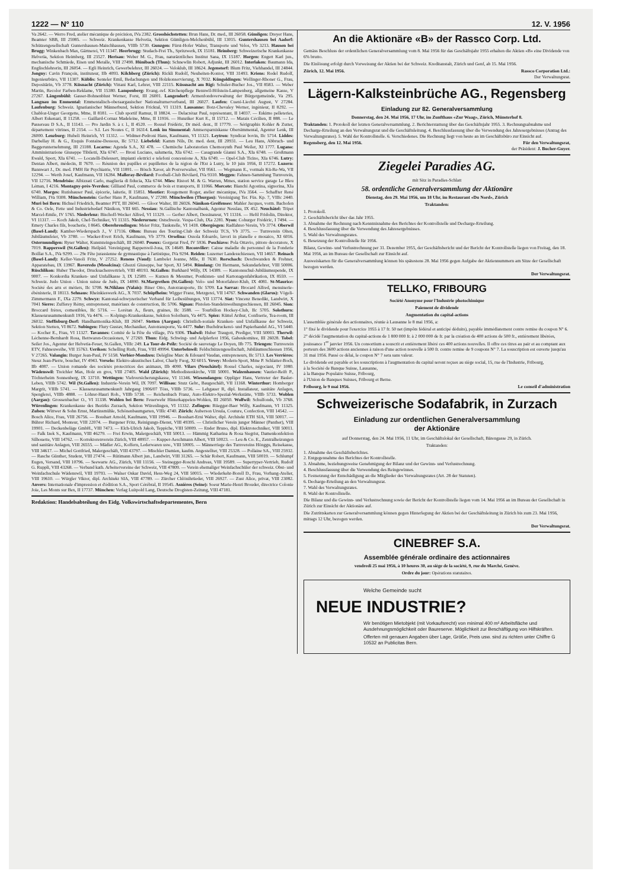1222 — N° 110 12. V. 1956
Va 2642. — Werro Fred, atelier mécanique de précision, IVa 2382. Grosshöchstetten: Brun Hans, Dr. med., III 26058. Gümligen: Dreyer Hans, Beamter SBB, III 25985. — Schweiz. Krankenkasse Helvetia, Sektion Gümligen-Melchenbühl, III 13015. Guntershausen bei Aadorf: Schützengesellschaft Guntershausen-Maischhausen, VIIIb 5739. Gunzgen: Fürst-Hofer Walter, Transporte und Velos, Vb 3213. Hausen bei Brugg: Winkenbach Max, Gärtnerei, VI 11347. Heerbrugg: Studach-Frei Th., Spritzwerk, IX 15181. Heimberg: Schweizerische Krankenkasse Helvetia, Sektion Heimberg, III 23527. Herisau: Weber M. G., Frau, naturärztliches Institut Sana, IX 15187. Horgen: Engert Karl jun., mechanische Schmiede, Eisen und Metalle, VIII 27498. Hünibach (Thun): Schnewlin Robert, Adjunkt, III 26012. Interlaken: Baumann Ida, Englischlehrerin, III 26054. — Egli Heinrich, Gewerbelehrer, III 26024. — Veloklub, III 18624. Jegenstorf: Blum Fritz, Viehhandel, III 24844. Jongny: Cavin François, instituteur, IIb 4093. Kilchberg (Zürich): Rickli Rudolf, Neuheiten-Kontor, VIII 31493. Kriens: Rodel Rudolf, Ingenieurbüro, VII 11307. Küblis: Senteler Emil, Bedachungen und Holzkonservierung, X 7032. Küngoldingen: Wellinger-Rhoner G., Frau, Depositärin, Vb 3778. Küsnacht (Zürich): Vittani Karl, Lehrer, VIII 22115. Küssnacht am Rigi: Schuler-Bucher Jos., VII 8583. — Weber Martin, Recolor Farben-Reklame, VII 15380. Lampenberg: Evang.-ref. Kirchenpflege Bennwil-Hölstein-Lampenberg, allgemeine Kasse, V 27267. Längenbühl: Gasser-Bohnenblust Werner, Forst, III 26001. Langendorf: Armenfondsverwaltung der Bürgergemeinde, Va 295. Langnau im Emmental: Emmentalisch-oberaargauischer Nationalturnerverband, III 26027. Laufen: Cueni-Liechti August, V 27284. Laufenburg: Schweiz. Ignatianischer Männerbund, Sektion Fricktal, VI 11319. Lausanne: Botz-Chevaley Werner, ingénieur, II 8292. — Chabloz-Unger Georgette, Mme, II 8181. — Club sportif Ramuz, II 18824. — Delacrétaz Paul, représentant, II 14037. — Eskimo pelleteries, Albert Eskenazi, II 11258. — Gaillard-Cornaz Madeleine, Mme, II 11916. — Hunziker Kurt E., II 15712. — Marais Cécilien, II 888. — Le Passereau D S.A., II 11143. — Pro Jardin S. à r. l., II 4520. — Rossel Frédéric, Dr méd. dent., II 17779. — Sérigraphis Kohler & Zutter, département vitrines, II 2154. — S.I. Les Noutes C, II 16314. Lenk im Simmental: Amtsersparniskasse Obersimmental, Agentur Lenk, III 26000. Lenzburg: Hubeli Heinrich, VI 11312. — Widmer-Pedroni Hans, Kaufmann, VI 11321. Leytron: Syndicat bovin, IIc 5714. Liddes: Darbellay H. & G., Exquis Fontaine-Dessous, IIc 5712. Liebefeld: Kamm Nils, Dr. med. dent, III 20931. — Leu Hans, Abbruch- und Baggerunternehmung, III 21188. Locarno: Agenda S.A., XI 478. — Chemische Laboratorien Chemosynth Paul Weiler, XI 1777. Lugano: Amministrazione Giuseppe Tibiletti, XIa 6747. — Brosi Luciano, salumeria, XIa 6742. — Casagrande Gianni S.A., XIa 6748. — Großmann Ewald, Sport, XIa 6741. — Locatelli-Delessert, impianti elettrici e telefoni concessione A, XIa 6749. — Opel-Club Ticino, XIa 6746. Lutry: Dentan Albert, médecin, II 7670. — Réunion des pupilles et pupillettes de la région de l'Est à Lutry, le 10 juin 1956, II 17272. Luzern: Bannwart J., Dr. med. FMH für Psychiatrie, VII 11891. — Bösch Xaver, alt Postverwalter, VII 9561. — Wegmann E., vormals Kü-Re-Wa, VII 12294. — Werth Josef, Kaufmann, VII 16284. Malleray-Bévilard: Football-Club Bévilard, IVa 9310. Meggen: Fahnen-Sammlung Turnverein, VII 12716. Mendrisio: Albizzati Carlo, maglieria di fiducia, XIa 6744. Mies: Ristori M. & G. Warren, Mmes, station service garage Le Bleu Léman, I 4216. Montagny-près-Yverdon: Gilliand Paul, commerce de bois et transports, II 11066. Morcote: Bianchi Agostina, signorina, XIa 6740. Morges: Rutishauser Paul, épicerie, laiterie, II 15851. Moutier: Rougement Roger, atelier mécanique, IVa 3564. — Schaffter René William, IVa 9308. Münchenstein: Gerber Hans P., Kaufmann, V 27280. Münchwilen (Thurgau): Vereinigung Ter. Füs. Kp. 7, VIIIc 2440. Muri bei Bern: Bichsel Friedrich, Beamter PTT, III 26041. — Gloor Walter, III 26026. Nänikon-Greifensee: Mahler Jacques, vorm. Bachofen & Co. Oele, Fette und Industriebedarf Nänikon, VIII 665. Nessiau: St.Gallische Kantonalbank, Agentur Nesslau, IX 452. Neuchâtel: Tripet Marcel-Emile, IV 5765. Niederlenz: Bischoff-Wecker Alfred, VI 11329. — Gerber Albert, Dessinateur, VI 11316. — Heftl Fridolin, Direktor, VI 11317. — Koch Jakob, Chef-Techniker, VI 11315. Niederurnen: Ostschweiz. Vespa-Club, IXa 2281. Nyon: Cohurger Frédéric, I 7494. — Emery Charles fils, boucherie, I 8645. Oberehrendingen: Meier Fritz, Tankstelle, VI 1418. Obergösgen: Radfahrer-Verein, Vb 3774. Oberwil (Basel-Land): Kamber-Wiederspach J., V 17116. Olten: Bureau des Touring-Club der Schweiz TCS, Vb 3775. — Turnverein Olten, Jubiläumsfeier, Vb 3780. — Wacker-Evert Erich, Kaufmann, Vb 3779. Orselina: Ossola Edoardo, lavori in planelle e mosaico, XI 6016. Ostermundigen: Ryser Walter, Kunststeingeschäft, III 26040. Peseux: Gorgerat Fred, IV 5936. Poschiavo: Pola Ottavio, pittore decoratore, X 7019. Rapperswil (St.Gallen): Heilpäd. Vereinigung Rapperswil-Jona, IX 14649. Reconvilier: Caisse maladie du personnel de la Fonderie Boillat S.A., IVa 9299. — 29e Fête jurassienne de gymnastique à l'artistique, IVa 9294. Reiden: Luzerner Landesschiessen, VII 14657. Reinach (Basel-Land): Keller-Vanoli Fritz, V 27252. Renens (Vaud): Lambelet Jeanne, Mlle, II 7630. Rorschach: Deschwanden & Frehner, Apparatebau, IX 13967. Roveredo (Mesolcina): Ghezzi Giuseppe, bar Sport, XI 5494. Rümlang: Ott Hermann, Sekundarlehrer, VIII 50006. Rüschlikon: Huber Theodor, Drucksachenvertrieb, VIII 48193. St.Gallen: Burkhard Willy, IX 14389. — Kantonsschul-Jubiläumsspende, IX 9007. — Konkordia Kranken- und Unfallkasse 3, IX 12589. — Kurzen & Messmer, Postkisten- und Kartonagenfabrikation, IX 8559. — Schweiz. Judo Union - Union suisse de Judo, IX 14890. St.Margrethen (St.Gallen): Velo- und Motorfahrer-Klub, IX 4081. St-Maurice: Société des arts et métiers, IIc 5708. St.Niklaus (Valais): Biner Otto, Autotransporte, IIc 5709. La Sarraz: Brocard Alfred, menuiserie-ébénisterie, II 18113. Sehnaus: Rheinkieswerk AG., X 7037. Schüpfheim: Wigger Franz, Metzgerei, VII 14767. Schwanden (Glarus): Vögeli-Zimmermann F., IXa 2279. Schwyz: Kantonal-schwyzerischer Verband für Leibesübungen, VII 13774. Siat: Vincenz Benedikt, Landwirt, X 7041 Sierre: Zufferey Rémy, entrepreneur, matériaux de construction, IIc 5706. Signau: Pistolen-Standeinweihungsschiessen, III 26045. Sion: Broccard frères, comestibles, IIc 5716. — Lorétan A., fleurs, graines, IIc 3588. — Tourbillon Hockey-Club, IIc 5705. Solothurn: Klassenzusammenkunft 1916, Va 4476. — Kolpings-Krankenkasse, Sektion Solothurn, Va 4475. Spiez: Küttel Arthur, Confiserie, Tea-room, III 26032. Steffisburg-Dorf: Handharmonika-Klub, III 26047. Stetten (Aargau): Christlich-soziale Kranken- und Unfallkasse der Schweiz, Sektion Stetten, VI 8672. Subingen: Flury Gustav, Mechaniker, Autotransporte, Va 4477. Suhr: Buchdruckerei- und Papierhandel AG., VI 5440. — Kocher E., Frau, VI 11327. Tavannes: Comité de la Fête du village, IVa 9306. Thalwil: Huber Traugott, Prediger, VIII 50003. Therwil: Léchenne-Bernhardt Rosa, Bettwaren-Occasionen, V 27269. Thun: Eidg. Schwing- und Aelplerfest 1956, Gabeukomitee, III 26028. Tobel: Seiler Jos., Agentur der Helvetia-Feuer, St.Gallen, VIIIc 249. La Tour-de-Peilz: Société de sauvetage Le Doyen, IIb 775. Triengen: Turnverein ETV, Fahneuweihe, VII 15763. Uerikon: Schelling Ruth, Frau, VIII 49994. Unterbelnwil: Feldschützengesellschaft, Jubiläumsschiessen 1956, V 27265. Valangin: Burger Jean-Paul, IV 5158. Verbier-Mondzeu: Deléglise Marc & Edouard Vaudan, entrepreneurs, IIc 5713. Les Verrières: Steuz Jean-Pierre, boucher, IV 4943. Verselo: Elektro-akustisches Labor, Charly Fuog, XI 6015. Vevey: Modern-Sport, Mme P. Schlatter-Boch, IIb 4087. — Union romande des sociétés protectrices des animaux, IIb 4090. Vilars (Neuchâtel): Rossel Charles, négociant, IV 1080. Wädenswil: Treichler Max, Holz en gros, VIII 27405. Wald (Zürich): Methodistenkirche, VIII 50001. Walzenhausen: Vautier-Reift P., Töchterheim Sonnenberg, IX 13710. Wettingen: Viehversicherungskasse, VI 11346. Wiesendangen: Oppliger Hans, Vertreter der Basler-Leben, VIIIb 5742. Wil (St.Gallen): Industrie-Verein Wil, IX 7097. Willisau: Stutz Gebr., Baugeschäft, VII 11168. Winterthur: Homberger Margrit, VIIIb 5741. — Klassenzusammenkunft Jahrgang 1906/07 Töss, VIIIb 5736. — Lehgauer R, dipl. Installateur, sanitäre Anlagen, Spenglerei, VIIIb 4888. — Löhrer-Hauri Rob., VIIIb 5738. — Reichenbach Franz, Auto-Elektro-Spezial-Werkstätte, VIIIb 5733. Woblen (Aargau): Grossenbacher O., VI 11338. Wohlen bei Bern: Feuerwehr Hinterkappelen-Wohlen, III 26050. Wolfwil: Schulfonds, Vb 3768. Würenlingen: Krankenkasse des Bezirks Zurzach, Sektion Würenlingen, VI 11332. Zofingen: Rüegger-Baer Willy, Kaufmann, VI 11325. Zuben: Wittwer & Sohn Ernst, Martinsmühle, Schönenbaumgarten, VIIIc 4740. Zürich: Auberson Ursula, Couture, Confection, VIII 14542. — Bosch Alice, Frau, VIII 26756. — Bosshart Arnold, Kaufmann, VIII 19946. — Bosshart-Erni Walter, dipl. Architekt ETH SIA, VIII 50017. — Bührer Richard, Monteur, VIII 22074. — Burgener Fritz, Reinigungs-Dienst, VIII 49395. — Christlicher Verein junger Männer (Panther), VIII 19901. — Deckenbeläge GmbH., VIII 7473. — Elch-Ulrich Jakob, Teppiche, VIII 50009. — Ender Bruno, dipl. Elektrotechniker, VIII 50011. — Falk Izek S., Kaufmann, VIII 46279. — Frei Erwin, Malergeschäft, VIII 50013. — Hämmig Katharina & Rosa Siegrist, Damenkonfektion Silhouette, VIII 14762. — Korrektorenverein Zürich, VIII 48957. — Kupper-Aeschmann Albert, VIII 50023. — Leu & Co. E., Zentralheizungen und sanitäre Anlagen, VIII 26555. — Mädler AG., Koffern, Lederwaren usw., VIII 50005. — Männerriege des Turnvereins Hönggu, Reisekasse, VIII 34617. — Michel Gottfried, Malergeschäft, VIII 43797. — Mischler Damien, kaufm. Angestellter, VIII 25328. — Pollaine SA., VIII 25932. — Rasche Günther, Student, VIII 27474. — Rütimann Albert jun., Landwirt, VIII 31265. — Schär Robert, Kaufmann, VIII 50019. — Schlumpf Eugen, Versand, VIII 10796. — Seewarte AG., Zürich, VIII 11156. — Steinegger-Roschi Andreas, VIII 19589. — Supertyper-Vertrieb, Rudolf G. Ruppli, VIII 43268. — Verband kath. Arbeitervereine der Schweiz, VIII 47809. — Verein ehemaliger Weinfachschüler der schweiz. Obst- und Weinfachschule Wädenswil, VIII 19793. — Walser Oskar David, Hess-Weg 24, VIII 50015. — Wiederkehr-Borell D., Frau, Vorhang-Atelier, VIII 19610. — Würgler Viktor, dipl. Architekt SIA, VIII 47789. — Zürcher Chlönihrüeder, VIII 26927. — Zust Alice, privat, VIII 23082. Anvers: Internationale d'impression et d'édition S.A., Sport Cérébral, II 19545. Asnières (Seine): Soeur Marie-Henri Brouder, directrice Colonie Joie, Les Monts sur Bex, II 17737. München: Verlag Luitpold Lang, Deutsche Drogisten-Zeitung, VIII 47181.
Redaktion: Handelsabteilung des Eidg. Volkswirtschaftsdepartementes, Bern
An die Aktionäre «B» der Rassco Corp. Ltd.
Gemäss Beschluss der ordentlichen Generalversammlung vom 8. Mai 1956 für das Geschäftsjahr 1955 erhalten die Aktien «B» eine Dividende von 6% brutto.
Die Einlösung erfolgt durch Vorweisung der Aktien bei der Schweiz. Kreditanstalt, Zürich und Genf, ab 15. Mai 1956.
Zürich, 12. Mai 1956. Rassco Corporation Ltd.:
Der Verwaltungsrat.
Lägern-Kalksteinbrüche AG., Regensberg
Einladung zur 82. Generalversammlung
Donnerstag, den 24. Mai 1956, 17 Uhr, im Zunfthaus «Zur Waag», Zürich, Münsterhof 8.
Traktanden: 1. Protokoll der letzten Generalversammlung. 2. Berichterstattung über das Geschäftsjahr 1955. 3. Rechnungsabnahme und Decharge-Erteilung an den Verwaltungsrat und die Geschäftsleitung. 4. Beschlussfassung über die Verwendung des Jahresergebnisses (Antrag des Verwaltungsrates). 5. Wahl der Kontrollstelle. 6. Verschiedenes. Die Rechnung liegt von heute an im Geschäftsbüro zur Einsicht auf.
Regensberg, den 12. Mai 1956. Für den Verwaltungsrat,
der Präsident: J. Bucher-Guyer.
Ziegelei Paradies AG.
mit Sitz in Paradies-Schlatt
58. ordentliche Generalversammlung der Aktionäre
Dienstag, den 29. Mai 1956, um 18 Uhr, im Restaurant «Du Nord», Zürich
Traktanden:
1. Protokoll.
2. Geschäftsbericht über das Jahr 1955.
3. Abnahme der Rechnung nach Kenntnisnahme des Berichtes der Kontrollstelle und Decharge-Erteilung.
4. Beschlussfassung über die Verwendung des Jahresergebnisses.
5. Wahl des Verwaltungsrates.
6. Besetzung der Kontrollstelle für 1956.
Bilanz, Gewinn- und Verlustrechnung per 31. Dezember 1955, der Geschäftsbericht und der Bericht der Kontrollstelle liegen von Freitag, den 18. Mai 1956, an im Bureau der Gesellschaft zur Einsicht auf.
Ausweiskarten für die Generalversammlung können bis spätestens 28. Mai 1956 gegen Aufgabe der Aktiennummern am Sitze der Gesellschaft bezogen werden.
Der Verwaltungsrat.
TELLKO, FRIBOURG
Société Anonyme pour l'Industrie photochimique
Paiement de dividende
Augmentation du capital-actions
L'assemblée générale des actionnaires, réunie à Lausanne le 8 mai 1956, a:
1° fixé le dividende pour l'exercice 1955 à 17 fr. 50 net (impôts fédéral et anticipé déduits), payable immédiatement contre remise du coupon N° 6.
2° décidé l'augmentation du capital-actions de 1 800 000 fr. à 2 000 000 de fr. par la création de 400 actions de 500 fr., entièrement libérées, jouissance 1<sup>er</sup> janvier 1956. Un consortium a souscrit et entièrement libéré ces 400 actions nouvelles. Il offre ces titres au pair et au comptant aux porteurs des 3600 actions anciennes à raison d'une action nouvelle à 500 fr. contre remise de 9 coupons N° 7. La souscription est ouverte jusqu'au 31 mai 1956. Passé ce délai, le coupon N° 7 sera sans valeur.
Le dividende est payable et les souscriptions à l'augmentation du capital seront reçues au siège social, 15, rue de l'Industrie, Fribourg,
à la Société de Banque Suisse, Lausanne,
à la Banque Populaire Suisse, Fribourg,
à l'Union de Banques Suisses, Fribourg et Berne.
Fribourg, le 9 mai 1956. Le conseil d'administration
Schweizerische Sodafabrik, in Zurzach
Einladung zur ordentlichen Generalversammlung
der Aktionäre
auf Donnerstag, den 24. Mai 1956, 11 Uhr, im Geschäftslokal der Gesellschaft, Bärengasse 29, in Zürich.
Traktanden:
1. Abnahme des Geschäftsberichtes.
2. Entgegennahme des Berichtes der Kontrollstelle.
3. Abnahme, beziehungsweise Genehmigung der Bilanz und der Gewinn- und Verlustrechnung.
4. Beschlussfassung über die Verwendung des Reingewinnes.
5. Festsetzung der Entschädigung an die Mitglieder des Verwaltungsrates (Art. 28 der Statuten).
6. Decharge-Erteilung an den Verwaltungsrat.
7. Wahl des Verwaltungsrates.
8. Wahl der Kontrollstelle.
Die Bilanz und die Gewinn- und Verlustrechnung sowie der Bericht der Kontrollstelle liegen vom 14. Mai 1956 an im Bureau der Gesellschaft in Zürich zur Einsicht der Aktionäre auf.
Die Zutrittskarten zur Generalversammlung können gegen Hinterlegung der Aktien bei der Geschäftsleitung in Zürich bis zum 23. Mai 1956, mittags 12 Uhr, bezogen werden.
Der Verwaltungsrat.
CINEBREF S.A.
Assemblée générale ordinaire des actionnaires
vendredi 25 mai 1956, à 10 heures 30, au siège de la société, 9, rue du Marché, Genève.
Ordre du jour: Opérations statutaires.
Welche Gemeinde sucht
NEUE INDUSTRIE?
Wir benötigen Mietobjekt (mit Vorkaufsrecht) von minimal 400 m² Arbeitsfläche und Ausdehnungsmöglichkeit oder Baureserve. Möglichkeit zur Beschäftigung von Hilfskräften.
Offerten mit genauen Angaben über Lage, Größe, Preis usw. sind zu richten unter Chiffre G 10532 an Publicitas Bern.